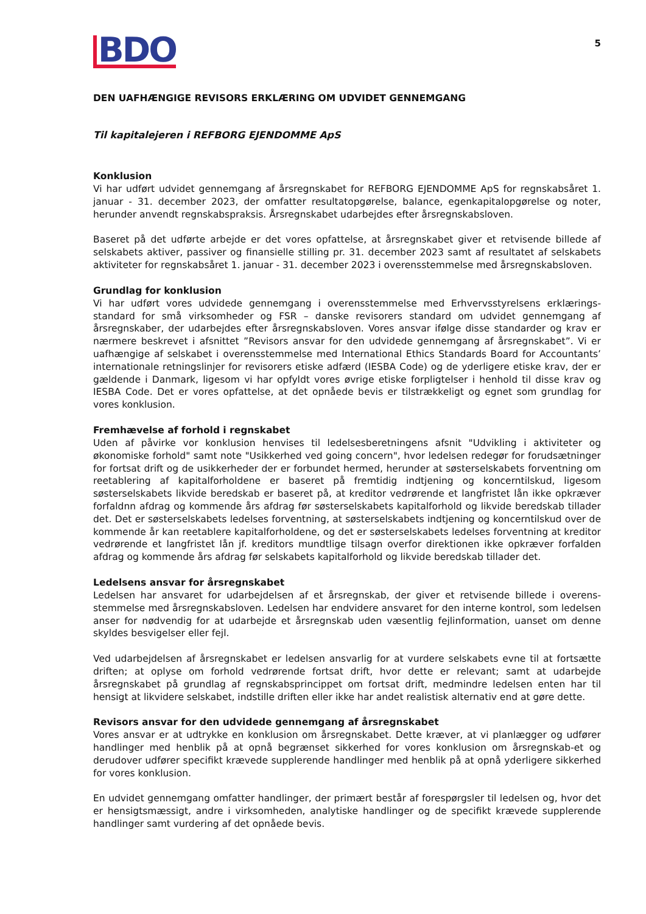BDO
5
DEN UAFHÆNGIGE REVISORS ERKLÆRING OM UDVIDET GENNEMGANG
Til kapitalejeren i REFBORG EJENDOMME ApS
Konklusion
Vi har udført udvidet gennemgang af årsregnskabet for REFBORG EJENDOMME ApS for regnskabsåret 1. januar - 31. december 2023, der omfatter resultatopgørelse, balance, egenkapitalopgørelse og noter, herunder anvendt regnskabspraksis. Årsregnskabet udarbejdes efter årsregnskabsloven.
Baseret på det udførte arbejde er det vores opfattelse, at årsregnskabet giver et retvisende billede af selskabets aktiver, passiver og finansielle stilling pr. 31. december 2023 samt af resultatet af selskabets aktiviteter for regnskabsåret 1. januar - 31. december 2023 i overensstemmelse med årsregnskabsloven.
Grundlag for konklusion
Vi har udført vores udvidede gennemgang i overensstemmelse med Erhvervsstyrelsens erklærings-standard for små virksomheder og FSR – danske revisorers standard om udvidet gennemgang af årsregnskaber, der udarbejdes efter årsregnskabsloven. Vores ansvar ifølge disse standarder og krav er nærmere beskrevet i afsnittet ”Revisors ansvar for den udvidede gennemgang af årsregnskabet”. Vi er uafhængige af selskabet i overensstemmelse med International Ethics Standards Board for Accountants’ internationale retningslinjer for revisorers etiske adfærd (IESBA Code) og de yderligere etiske krav, der er gældende i Danmark, ligesom vi har opfyldt vores øvrige etiske forpligtelser i henhold til disse krav og IESBA Code. Det er vores opfattelse, at det opnåede bevis er tilstrækkeligt og egnet som grundlag for vores konklusion.
Fremhævelse af forhold i regnskabet
Uden af påvirke vor konklusion henvises til ledelsesberetningens afsnit "Udvikling i aktiviteter og økonomiske forhold" samt note "Usikkerhed ved going concern", hvor ledelsen redegør for forudsætninger for fortsat drift og de usikkerheder der er forbundet hermed, herunder at søsterselskabets forventning om reetablering af kapitalforholdene er baseret på fremtidig indtjening og koncerntilskud, ligesom søsterselskabets likvide beredskab er baseret på, at kreditor vedrørende et langfristet lån ikke opkræver forfaldnn afdrag og kommende års afdrag før søsterselskabets kapitalforhold og likvide beredskab tillader det. Det er søsterselskabets ledelses forventning, at søsterselskabets indtjening og koncerntilskud over de kommende år kan reetablere kapitalforholdene, og det er søsterselskabets ledelses forventning at kreditor vedrørende et langfristet lån jf. kreditors mundtlige tilsagn overfor direktionen ikke opkræver forfalden afdrag og kommende års afdrag før selskabets kapitalforhold og likvide beredskab tillader det.
Ledelsens ansvar for årsregnskabet
Ledelsen har ansvaret for udarbejdelsen af et årsregnskab, der giver et retvisende billede i overens-stemmelse med årsregnskabsloven. Ledelsen har endvidere ansvaret for den interne kontrol, som ledelsen anser for nødvendig for at udarbejde et årsregnskab uden væsentlig fejlinformation, uanset om denne skyldes besvigelser eller fejl.
Ved udarbejdelsen af årsregnskabet er ledelsen ansvarlig for at vurdere selskabets evne til at fortsætte driften; at oplyse om forhold vedrørende fortsat drift, hvor dette er relevant; samt at udarbejde årsregnskabet på grundlag af regnskabsprincippet om fortsat drift, medmindre ledelsen enten har til hensigt at likvidere selskabet, indstille driften eller ikke har andet realistisk alternativ end at gøre dette.
Revisors ansvar for den udvidede gennemgang af årsregnskabet
Vores ansvar er at udtrykke en konklusion om årsregnskabet. Dette kræver, at vi planlægger og udfører handlinger med henblik på at opnå begrænset sikkerhed for vores konklusion om årsregnskab-et og derudover udfører specifikt krævede supplerende handlinger med henblik på at opnå yderligere sikkerhed for vores konklusion.
En udvidet gennemgang omfatter handlinger, der primært består af forespørgsler til ledelsen og, hvor det er hensigtsmæssigt, andre i virksomheden, analytiske handlinger og de specifikt krævede supplerende handlinger samt vurdering af det opnåede bevis.